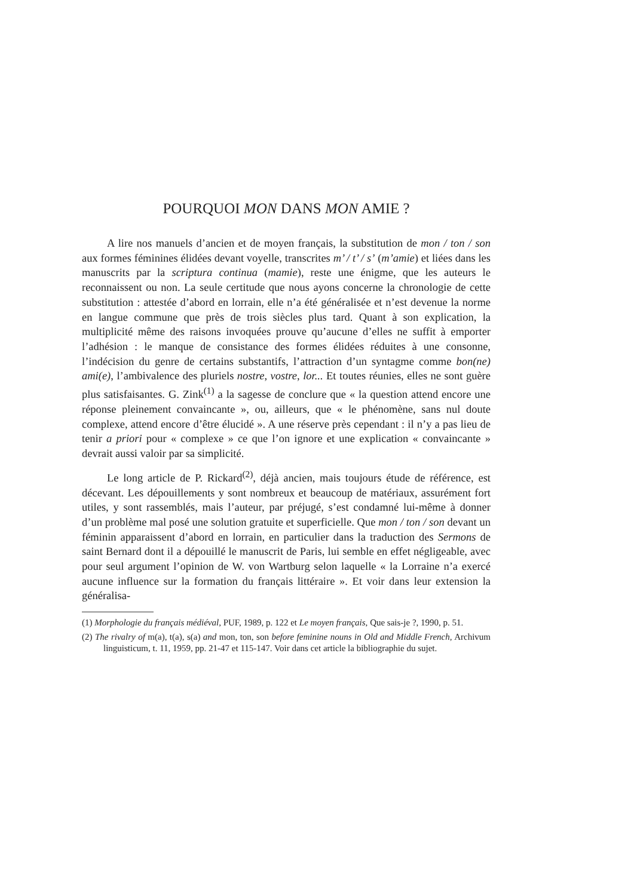POURQUOI MON DANS MON AMIE ?
A lire nos manuels d’ancien et de moyen français, la substitution de mon / ton / son aux formes féminines élidées devant voyelle, transcrites m’ / t’ / s’ (m’amie) et liées dans les manuscrits par la scriptura continua (mamie), reste une énigme, que les auteurs le reconnaissent ou non. La seule certitude que nous ayons concerne la chronologie de cette substitution : attestée d’abord en lorrain, elle n’a été généralisée et n’est devenue la norme en langue commune que près de trois siècles plus tard. Quant à son explication, la multiplicité même des raisons invoquées prouve qu’aucune d’elles ne suffit à emporter l’adhésion : le manque de consistance des formes élidées réduites à une consonne, l’indécision du genre de certains substantifs, l’attraction d’un syntagme comme bon(ne) ami(e), l’ambivalence des pluriels nostre, vostre, lor... Et toutes réunies, elles ne sont guère plus satisfaisantes. G. Zink<sup>(1)</sup> a la sagesse de conclure que « la question attend encore une réponse pleinement convaincante », ou, ailleurs, que « le phénomène, sans nul doute complexe, attend encore d’être élucidé ». A une réserve près cependant : il n’y a pas lieu de tenir a priori pour « complexe » ce que l’on ignore et une explication « convaincante » devrait aussi valoir par sa simplicité.
Le long article de P. Rickard<sup>(2)</sup>, déjà ancien, mais toujours étude de référence, est décevant. Les dépouillements y sont nombreux et beaucoup de matériaux, assurément fort utiles, y sont rassemblés, mais l’auteur, par préjugé, s’est condamné lui-même à donner d’un problème mal posé une solution gratuite et superficielle. Que mon / ton / son devant un féminin apparaissent d’abord en lorrain, en particulier dans la traduction des Sermons de saint Bernard dont il a dépouillé le manuscrit de Paris, lui semble en effet négligeable, avec pour seul argument l’opinion de W. von Wartburg selon laquelle « la Lorraine n’a exercé aucune influence sur la formation du français littéraire ». Et voir dans leur extension la généralisa-
(1) Morphologie du français médiéval, PUF, 1989, p. 122 et Le moyen français, Que sais-je ?, 1990, p. 51.
(2) The rivalry of m(a), t(a), s(a) and mon, ton, son before feminine nouns in Old and Middle French, Archivum linguisticum, t. 11, 1959, pp. 21-47 et 115-147. Voir dans cet article la bibliographie du sujet.